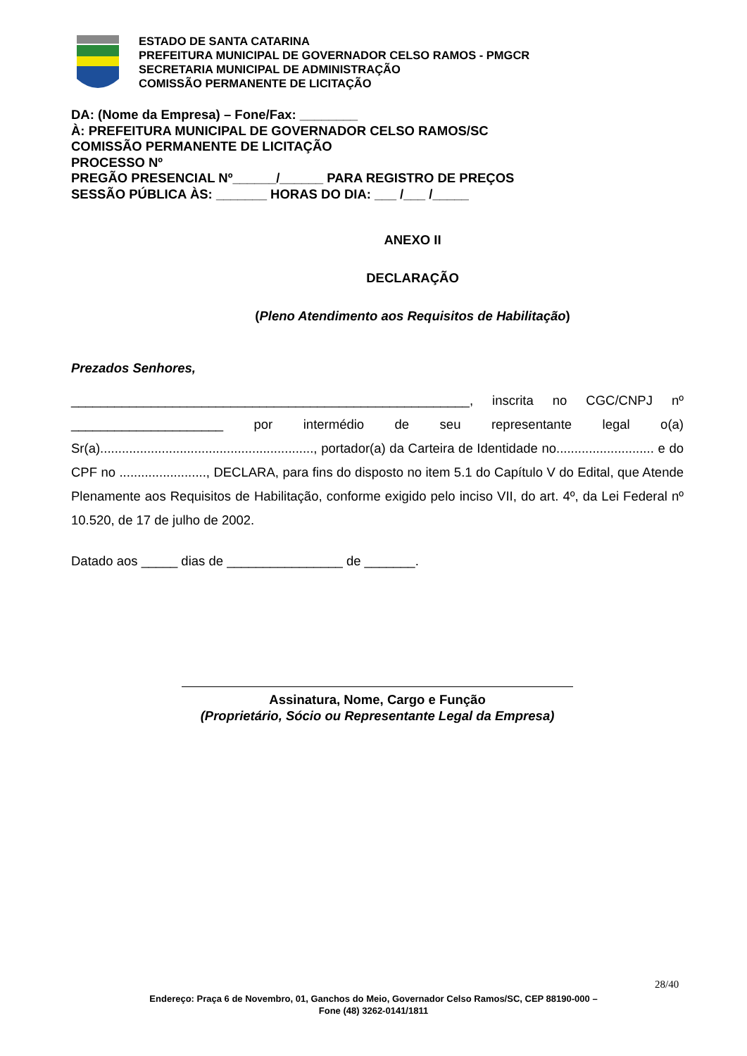ESTADO DE SANTA CATARINA
PREFEITURA MUNICIPAL DE GOVERNADOR CELSO RAMOS - PMGCR
SECRETARIA MUNICIPAL DE ADMINISTRAÇÃO
COMISSÃO PERMANENTE DE LICITAÇÃO
DA: (Nome da Empresa) – Fone/Fax: ________
À: PREFEITURA MUNICIPAL DE GOVERNADOR CELSO RAMOS/SC
COMISSÃO PERMANENTE DE LICITAÇÃO
PROCESSO Nº
PREGÃO PRESENCIAL Nº______/______ PARA REGISTRO DE PREÇOS
SESSÃO PÚBLICA ÀS: _______ HORAS DO DIA: ___ /___ /_____
ANEXO II
DECLARAÇÃO
(Pleno Atendimento aos Requisitos de Habilitação)
Prezados Senhores,
_______________________________________________________, inscrita no CGC/CNPJ nº _____________________ por intermédio de seu representante legal o(a) Sr(a)..........................................................., portador(a) da Carteira de Identidade no........................... e do CPF no ........................, DECLARA, para fins do disposto no item 5.1 do Capítulo V do Edital, que Atende Plenamente aos Requisitos de Habilitação, conforme exigido pelo inciso VII, do art. 4º, da Lei Federal nº 10.520, de 17 de julho de 2002.
Datado aos _____ dias de ________________ de _______.
Assinatura, Nome, Cargo e Função
(Proprietário, Sócio ou Representante Legal da Empresa)
28/40
Endereço: Praça 6 de Novembro, 01, Ganchos do Meio, Governador Celso Ramos/SC, CEP 88190-000 –
Fone (48) 3262-0141/1811